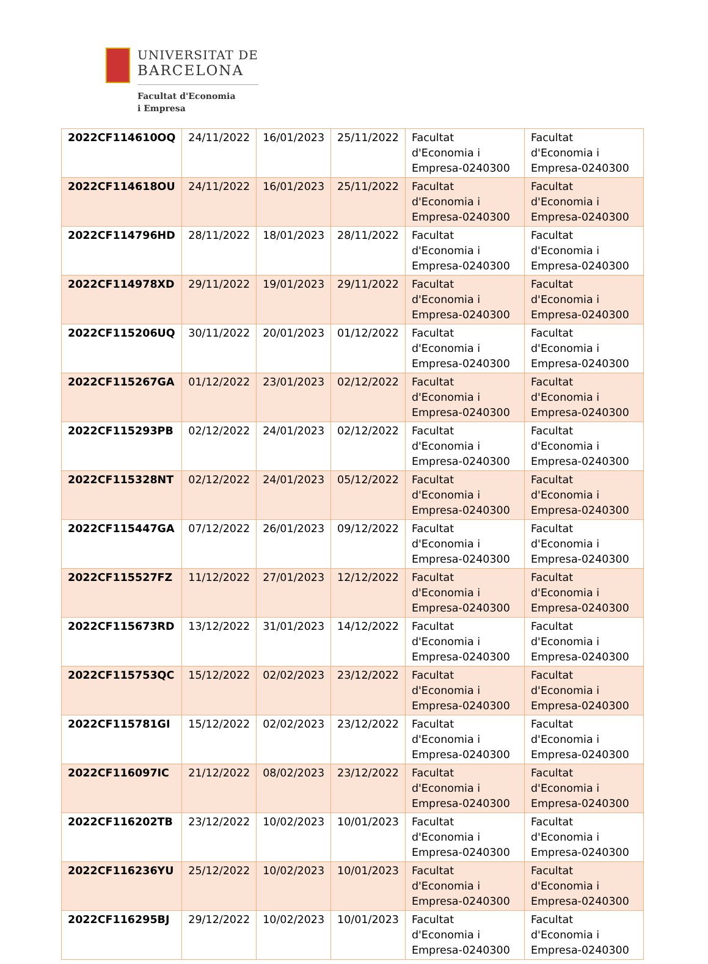UNIVERSITAT DE
BARCELONA
Facultat d'Economia
i Empresa
| 2022CF114610OQ | 24/11/2022 | 16/01/2023 | 25/11/2022 | Facultat d'Economia i Empresa-0240300 | Facultat d'Economia i Empresa-0240300 |
| 2022CF114618OU | 24/11/2022 | 16/01/2023 | 25/11/2022 | Facultat d'Economia i Empresa-0240300 | Facultat d'Economia i Empresa-0240300 |
| 2022CF114796HD | 28/11/2022 | 18/01/2023 | 28/11/2022 | Facultat d'Economia i Empresa-0240300 | Facultat d'Economia i Empresa-0240300 |
| 2022CF114978XD | 29/11/2022 | 19/01/2023 | 29/11/2022 | Facultat d'Economia i Empresa-0240300 | Facultat d'Economia i Empresa-0240300 |
| 2022CF115206UQ | 30/11/2022 | 20/01/2023 | 01/12/2022 | Facultat d'Economia i Empresa-0240300 | Facultat d'Economia i Empresa-0240300 |
| 2022CF115267GA | 01/12/2022 | 23/01/2023 | 02/12/2022 | Facultat d'Economia i Empresa-0240300 | Facultat d'Economia i Empresa-0240300 |
| 2022CF115293PB | 02/12/2022 | 24/01/2023 | 02/12/2022 | Facultat d'Economia i Empresa-0240300 | Facultat d'Economia i Empresa-0240300 |
| 2022CF115328NT | 02/12/2022 | 24/01/2023 | 05/12/2022 | Facultat d'Economia i Empresa-0240300 | Facultat d'Economia i Empresa-0240300 |
| 2022CF115447GA | 07/12/2022 | 26/01/2023 | 09/12/2022 | Facultat d'Economia i Empresa-0240300 | Facultat d'Economia i Empresa-0240300 |
| 2022CF115527FZ | 11/12/2022 | 27/01/2023 | 12/12/2022 | Facultat d'Economia i Empresa-0240300 | Facultat d'Economia i Empresa-0240300 |
| 2022CF115673RD | 13/12/2022 | 31/01/2023 | 14/12/2022 | Facultat d'Economia i Empresa-0240300 | Facultat d'Economia i Empresa-0240300 |
| 2022CF115753QC | 15/12/2022 | 02/02/2023 | 23/12/2022 | Facultat d'Economia i Empresa-0240300 | Facultat d'Economia i Empresa-0240300 |
| 2022CF115781GI | 15/12/2022 | 02/02/2023 | 23/12/2022 | Facultat d'Economia i Empresa-0240300 | Facultat d'Economia i Empresa-0240300 |
| 2022CF116097IC | 21/12/2022 | 08/02/2023 | 23/12/2022 | Facultat d'Economia i Empresa-0240300 | Facultat d'Economia i Empresa-0240300 |
| 2022CF116202TB | 23/12/2022 | 10/02/2023 | 10/01/2023 | Facultat d'Economia i Empresa-0240300 | Facultat d'Economia i Empresa-0240300 |
| 2022CF116236YU | 25/12/2022 | 10/02/2023 | 10/01/2023 | Facultat d'Economia i Empresa-0240300 | Facultat d'Economia i Empresa-0240300 |
| 2022CF116295BJ | 29/12/2022 | 10/02/2023 | 10/01/2023 | Facultat d'Economia i Empresa-0240300 | Facultat d'Economia i Empresa-0240300 |